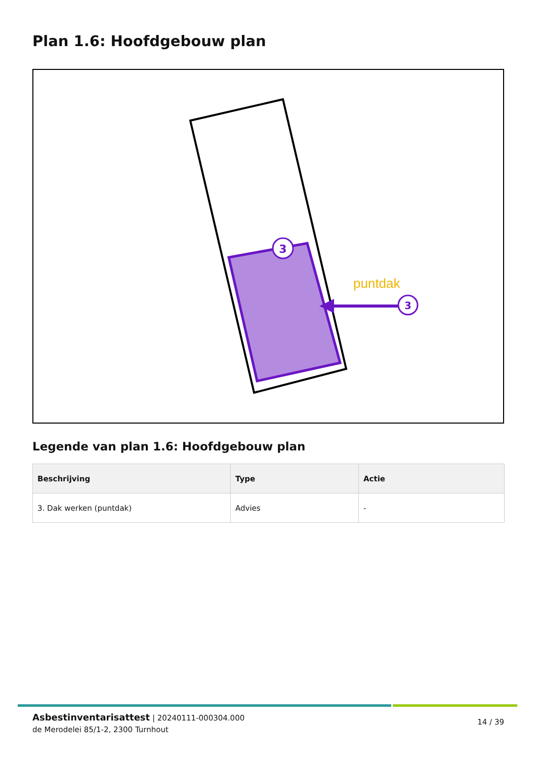Plan 1.6: Hoofdgebouw plan
3
3
puntdak
Legende van plan 1.6: Hoofdgebouw plan
| Beschrijving | Type | Actie |
| --- | --- | --- |
| 3. Dak werken (puntdak) | Advies | - |
Asbestinventarisattest | 20240111-000304.000
de Merodelei 85/1-2, 2300 Turnhout
14 / 39